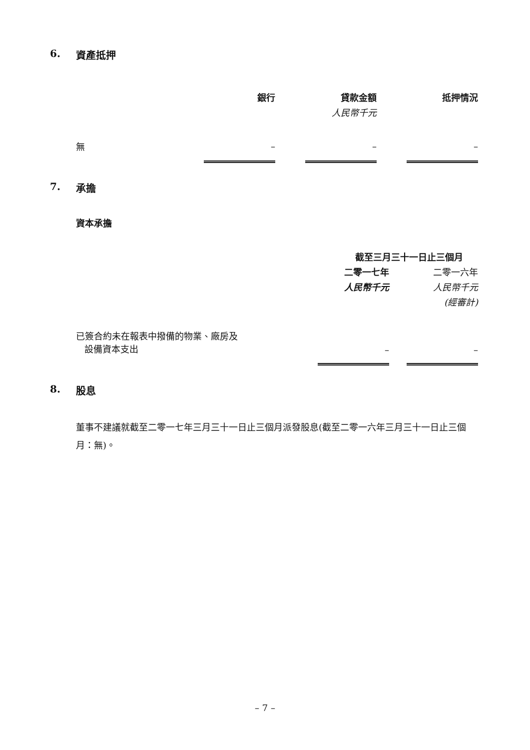6. 資產抵押
| | 銀行 | | 貸款金額 | | 抵押情況 |
| --- | --- | --- | --- | --- | --- |
| | | | 人民幣千元 | | |
| 無 | – | | – | | – |
7. 承擔
資本承擔
| | 截至三月三十一日止三個月 | | |
| --- | --- | --- | --- |
| | 二零一七年 | | 二零一六年 |
| | 人民幣千元 | | 人民幣千元 |
| | | | (經審計) |
| 已簽合約未在報表中撥備的物業、廠房及 設備資本支出 | – | | – |
8. 股息
董事不建議就截至二零一七年三月三十一日止三個月派發股息(截至二零一六年三月三十一日止三個月：無)。
– 7 –